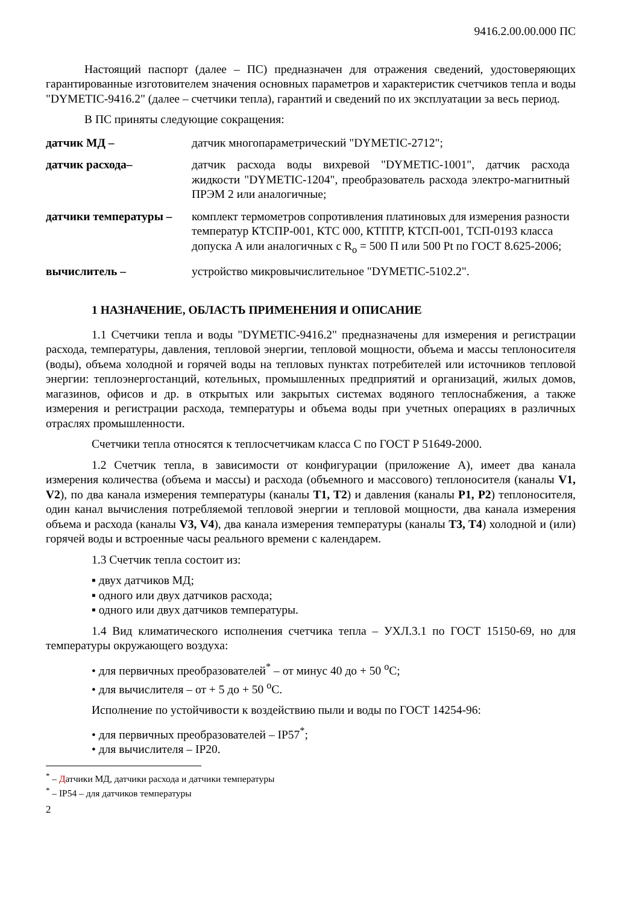9416.2.00.00.000 ПС
Настоящий паспорт (далее – ПС) предназначен для отражения сведений, удостоверяющих гарантированные изготовителем значения основных параметров и характеристик счетчиков тепла и воды "DYMETIC-9416.2" (далее – счетчики тепла), гарантий и сведений по их эксплуатации за весь период.
В ПС приняты следующие сокращения:
датчик МД – датчик многопараметрический "DYMETIC-2712";
датчик расхода– датчик расхода воды вихревой "DYMETIC-1001", датчик расхода жидкости "DYMETIC-1204", преобразователь расхода электро-магнитный ПРЭМ 2 или аналогичные;
датчики температуры – комплект термометров сопротивления платиновых для измерения разности температур КТСПР-001, КТС 000, КТПТР, КТСП-001, ТСП-0193 класса допуска А или аналогичных с R<sub>o</sub> = 500 П или 500 Pt по ГОСТ 8.625-2006;
вычислитель – устройство микровычислительное "DYMETIC-5102.2".
1 НАЗНАЧЕНИЕ, ОБЛАСТЬ ПРИМЕНЕНИЯ И ОПИСАНИЕ
1.1 Счетчики тепла и воды "DYMETIC-9416.2" предназначены для измерения и регистрации расхода, температуры, давления, тепловой энергии, тепловой мощности, объема и массы теплоносителя (воды), объема холодной и горячей воды на тепловых пунктах потребителей или источников тепловой энергии: теплоэнергостанций, котельных, промышленных предприятий и организаций, жилых домов, магазинов, офисов и др. в открытых или закрытых системах водяного теплоснабжения, а также измерения и регистрации расхода, температуры и объема воды при учетных операциях в различных отраслях промышленности.
Счетчики тепла относятся к теплосчетчикам класса С по ГОСТ Р 51649-2000.
1.2 Счетчик тепла, в зависимости от конфигурации (приложение А), имеет два канала измерения количества (объема и массы) и расхода (объемного и массового) теплоносителя (каналы V1, V2), по два канала измерения температуры (каналы T1, T2) и давления (каналы P1, P2) теплоносителя, один канал вычисления потребляемой тепловой энергии и тепловой мощности, два канала измерения объема и расхода (каналы V3, V4), два канала измерения температуры (каналы T3, T4) холодной и (или) горячей воды и встроенные часы реального времени с календарем.
1.3 Счетчик тепла состоит из:
▪ двух датчиков МД;
▪ одного или двух датчиков расхода;
▪ одного или двух датчиков температуры.
1.4 Вид климатического исполнения счетчика тепла – УХЛ.3.1 по ГОСТ 15150-69, но для температуры окружающего воздуха:
• для первичных преобразователей<sup>*</sup> – от минус 40 до + 50 <sup>o</sup>С;
• для вычислителя – от + 5 до + 50 <sup>o</sup>С.
Исполнение по устойчивости к воздействию пыли и воды по ГОСТ 14254-96:
• для первичных преобразователей – IP57<sup>*</sup>;
• для вычислителя – IP20.
<sup>*</sup> – Датчики МД, датчики расхода и датчики температуры
<sup>*</sup> – IP54 – для датчиков температуры
2